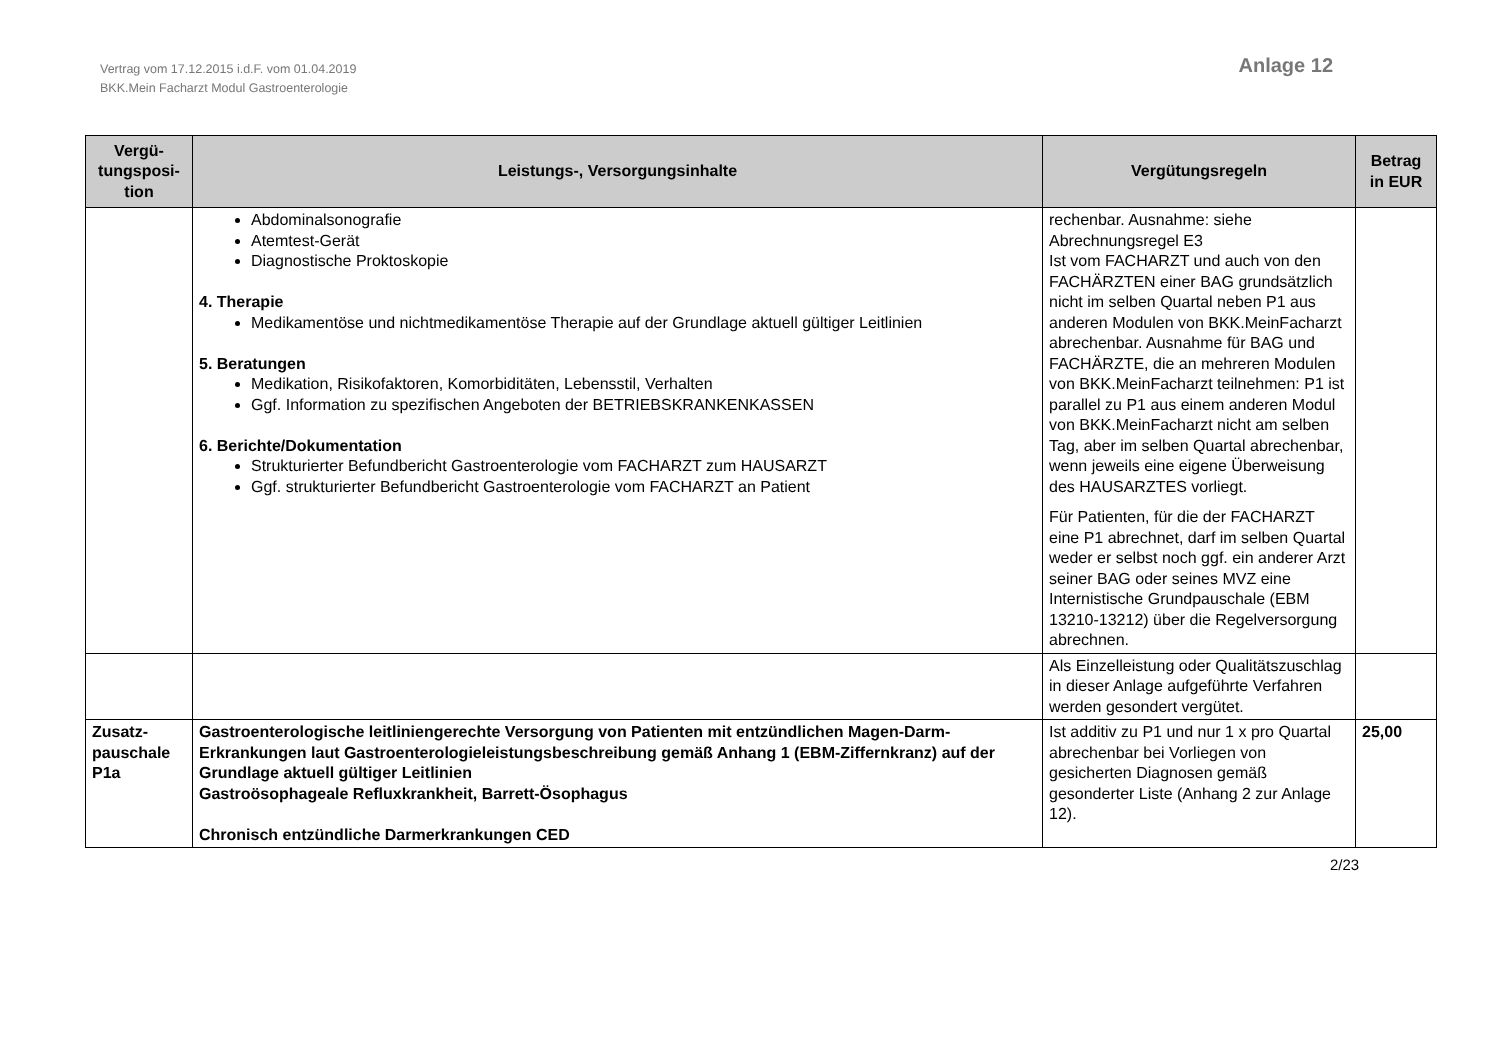Vertrag vom 17.12.2015 i.d.F. vom 01.04.2019
BKK.Mein Facharzt Modul Gastroenterologie
Anlage 12
| Vergü- tungsposi- tion | Leistungs-, Versorgungsinhalte | Vergütungsregeln | Betrag in EUR |
| --- | --- | --- | --- |
| | Abdominalsonografie Atemtest-Gerät Diagnostische Proktoskopie 4. Therapie Medikamentöse und nichtmedikamentöse Therapie auf der Grundlage aktuell gültiger Leitlinien 5. Beratungen Medikation, Risikofaktoren, Komorbiditäten, Lebensstil, Verhalten Ggf. Information zu spezifischen Angeboten der BETRIEBSKRANKENKASSEN 6. Berichte/Dokumentation Strukturierter Befundbericht Gastroenterologie vom FACHARZT zum HAUSARZT Ggf. strukturierter Befundbericht Gastroenterologie vom FACHARZT an Patient | rechenbar. Ausnahme: siehe Abrechnungsregel E3 Ist vom FACHARZT und auch von den FACHÄRZTEN einer BAG grundsätzlich nicht im selben Quartal neben P1 aus anderen Modulen von BKK.MeinFacharzt abrechenbar. Ausnahme für BAG und FACHÄRZTE, die an mehreren Modulen von BKK.MeinFacharzt teilnehmen: P1 ist parallel zu P1 aus einem anderen Modul von BKK.MeinFacharzt nicht am selben Tag, aber im selben Quartal abrechenbar, wenn jeweils eine eigene Überweisung des HAUSARZTES vorliegt. Für Patienten, für die der FACHARZT eine P1 abrechnet, darf im selben Quartal weder er selbst noch ggf. ein anderer Arzt seiner BAG oder seines MVZ eine Internistische Grundpauschale (EBM 13210-13212) über die Regelversorgung abrechnen. | |
| | | Als Einzelleistung oder Qualitätszuschlag in dieser Anlage aufgeführte Verfahren werden gesondert vergütet. | |
| Zusatz-pauschale P1a | Gastroenterologische leitliniengerechte Versorgung von Patienten mit entzündlichen Magen-Darm-Erkrankungen laut Gastroenterologieleistungsbeschreibung gemäß Anhang 1 (EBM-Ziffernkranz) auf der Grundlage aktuell gültiger Leitlinien Gastroösophageale Refluxkrankheit, Barrett-Ösophagus Chronisch entzündliche Darmerkrankungen CED | Ist additiv zu P1 und nur 1 x pro Quartal abrechenbar bei Vorliegen von gesicherten Diagnosen gemäß gesonderter Liste (Anhang 2 zur Anlage 12). | 25,00 |
2/23